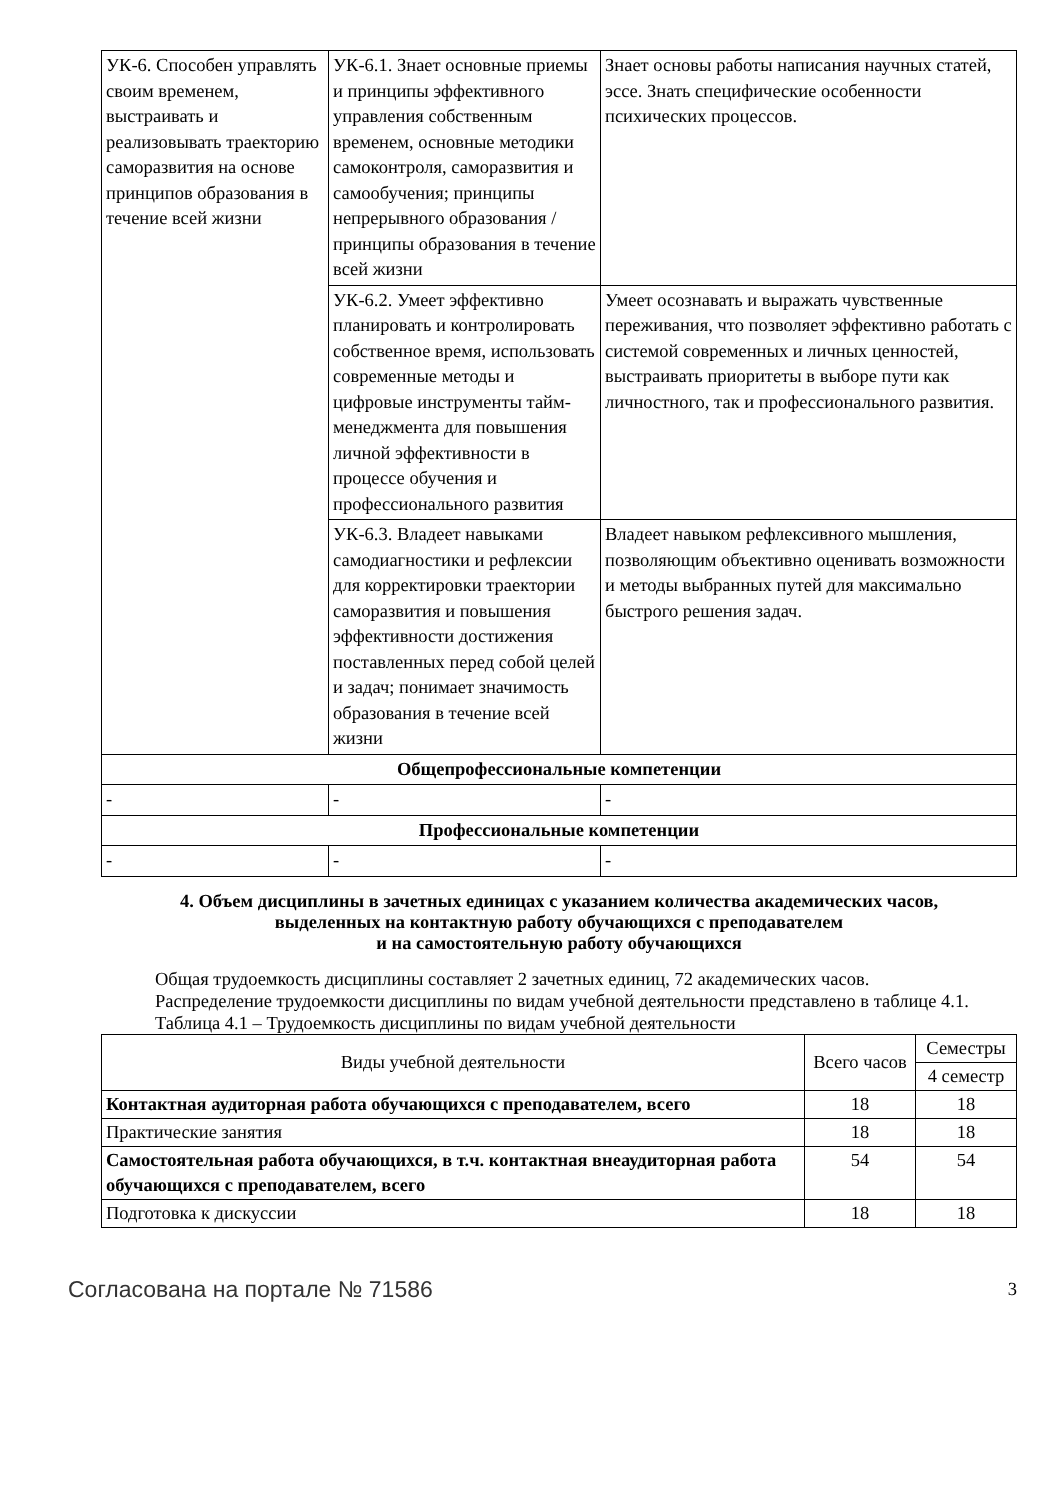| УК-6. Способен управлять своим временем, выстраивать и реализовывать траекторию саморазвития на основе принципов образования в течение всей жизни | УК-6.1. Знает основные приемы и принципы эффективного управления собственным временем, основные методики самоконтроля, саморазвития и самообучения; принципы непрерывного образования / принципы образования в течение всей жизни | Знает основы работы написания научных статей, эссе. Знать специфические особенности психических процессов. |
| | УК-6.2. Умеет эффективно планировать и контролировать собственное время, использовать современные методы и цифровые инструменты тайм-менеджмента для повышения личной эффективности в процессе обучения и профессионального развития | Умеет осознавать и выражать чувственные переживания, что позволяет эффективно работать с системой современных и личных ценностей, выстраивать приоритеты в выборе пути как личностного, так и профессионального развития. |
| | УК-6.3. Владеет навыками самодиагностики и рефлексии для корректировки траектории саморазвития и повышения эффективности достижения поставленных перед собой целей и задач; понимает значимость образования в течение всей жизни | Владеет навыком рефлексивного мышления, позволяющим объективно оценивать возможности и методы выбранных путей для максимально быстрого решения задач. |
| Общепрофессиональные компетенции | | |
| - | - | - |
| Профессиональные компетенции | | |
| - | - | - |
4. Объем дисциплины в зачетных единицах с указанием количества академических часов,
выделенных на контактную работу обучающихся с преподавателем
и на самостоятельную работу обучающихся
Общая трудоемкость дисциплины составляет 2 зачетных единиц, 72 академических часов.
Распределение трудоемкости дисциплины по видам учебной деятельности представлено в таблице 4.1.
Таблица 4.1 – Трудоемкость дисциплины по видам учебной деятельности
| Виды учебной деятельности | Всего часов | Семестры |
| --- | --- | --- |
| | | 4 семестр |
| Контактная аудиторная работа обучающихся с преподавателем, всего | 18 | 18 |
| Практические занятия | 18 | 18 |
| Самостоятельная работа обучающихся, в т.ч. контактная внеаудиторная работа обучающихся с преподавателем, всего | 54 | 54 |
| Подготовка к дискуссии | 18 | 18 |
Согласована на портале № 71586 3